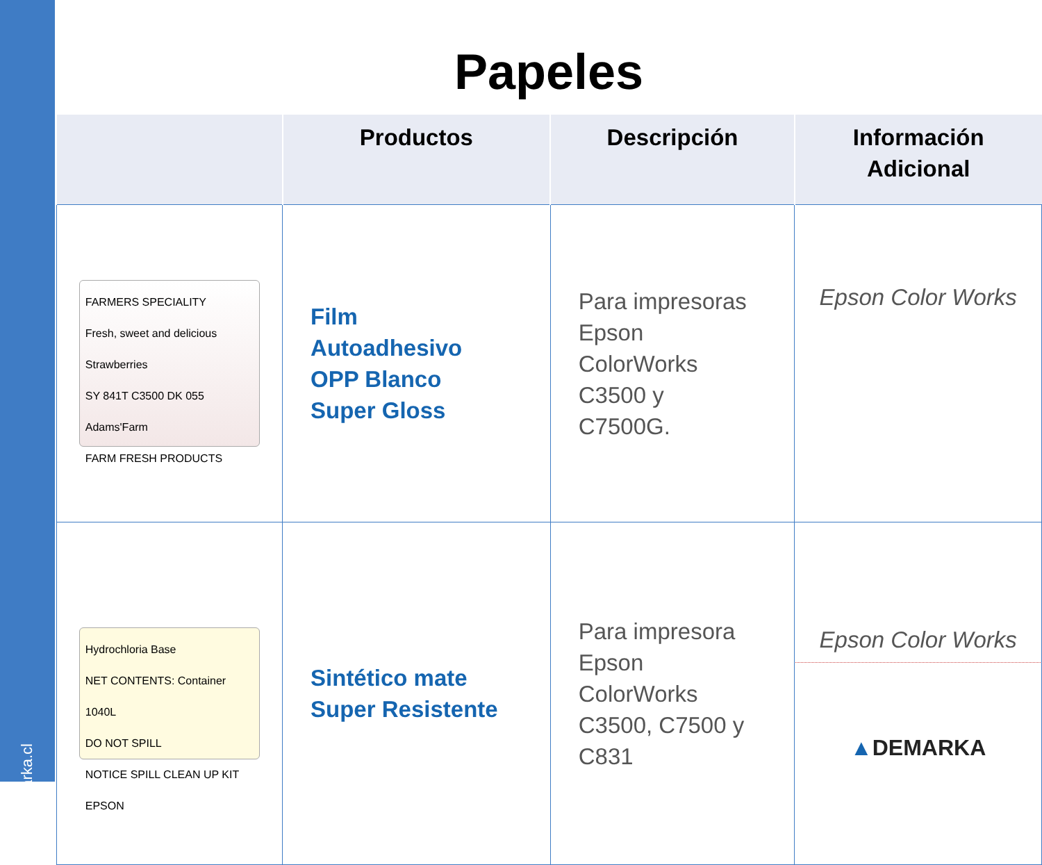www.demarka.cl
Papeles
| | Productos | Descripción | Información Adicional |
| --- | --- | --- | --- |
| FARMERS SPECIALITY Fresh, sweet and delicious Strawberries SY 841T C3500 DK 055 Adams'Farm FARM FRESH PRODUCTS | Film Autoadhesivo OPP Blanco Super Gloss | Para impresoras Epson ColorWorks C3500 y C7500G. | Epson Color Works |
| Hydrochloria Base NET CONTENTS: Container 1040L DO NOT SPILL NOTICE SPILL CLEAN UP KIT EPSON | Sintético mate Super Resistente | Para impresora Epson ColorWorks C3500, C7500 y C831 | Epson Color Works ▲ DEMARKA |